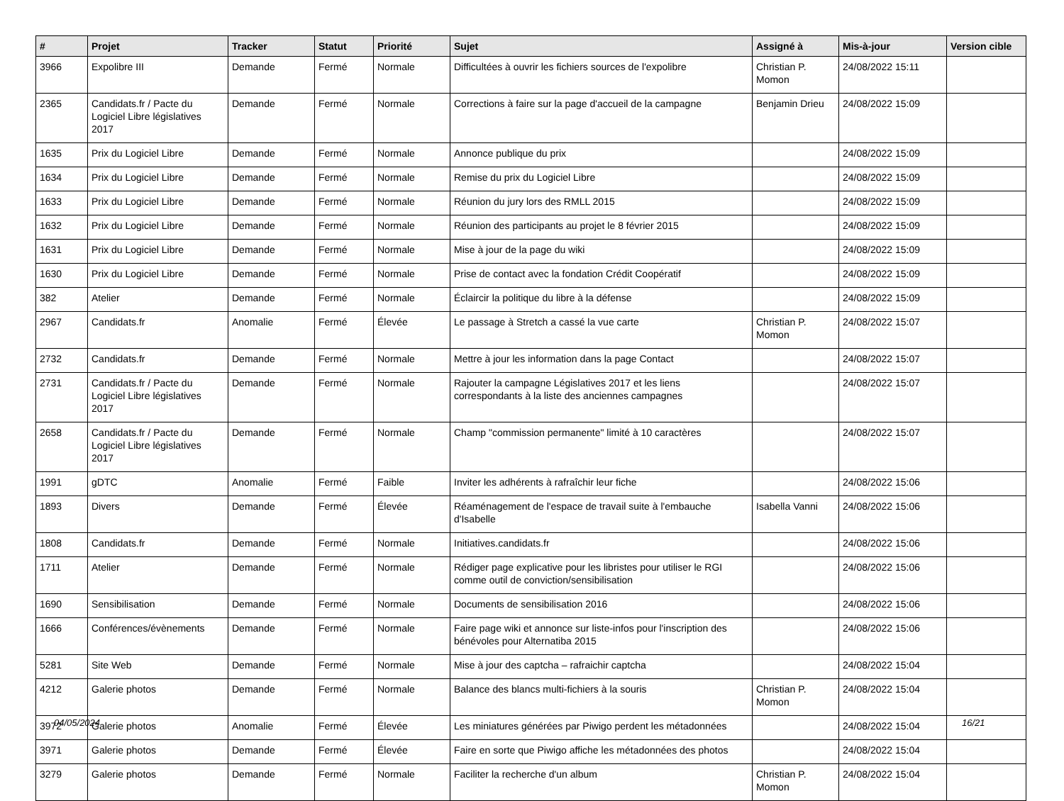| # | Projet | Tracker | Statut | Priorité | Sujet | Assigné à | Mis-à-jour | Version cible |
| --- | --- | --- | --- | --- | --- | --- | --- | --- |
| 3966 | Expolibre III | Demande | Fermé | Normale | Difficultées à ouvrir les fichiers sources de l'expolibre | Christian P. Momon | 24/08/2022 15:11 | |
| 2365 | Candidats.fr / Pacte du Logiciel Libre législatives 2017 | Demande | Fermé | Normale | Corrections à faire sur la page d'accueil de la campagne | Benjamin Drieu | 24/08/2022 15:09 | |
| 1635 | Prix du Logiciel Libre | Demande | Fermé | Normale | Annonce publique du prix | | 24/08/2022 15:09 | |
| 1634 | Prix du Logiciel Libre | Demande | Fermé | Normale | Remise du prix du Logiciel Libre | | 24/08/2022 15:09 | |
| 1633 | Prix du Logiciel Libre | Demande | Fermé | Normale | Réunion du jury lors des RMLL 2015 | | 24/08/2022 15:09 | |
| 1632 | Prix du Logiciel Libre | Demande | Fermé | Normale | Réunion des participants au projet le 8 février 2015 | | 24/08/2022 15:09 | |
| 1631 | Prix du Logiciel Libre | Demande | Fermé | Normale | Mise à jour de la page du wiki | | 24/08/2022 15:09 | |
| 1630 | Prix du Logiciel Libre | Demande | Fermé | Normale | Prise de contact avec la fondation Crédit Coopératif | | 24/08/2022 15:09 | |
| 382 | Atelier | Demande | Fermé | Normale | Éclaircir la politique du libre à la défense | | 24/08/2022 15:09 | |
| 2967 | Candidats.fr | Anomalie | Fermé | Élevée | Le passage à Stretch a cassé la vue carte | Christian P. Momon | 24/08/2022 15:07 | |
| 2732 | Candidats.fr | Demande | Fermé | Normale | Mettre à jour les information dans la page Contact | | 24/08/2022 15:07 | |
| 2731 | Candidats.fr / Pacte du Logiciel Libre législatives 2017 | Demande | Fermé | Normale | Rajouter la campagne Législatives 2017 et les liens correspondants à la liste des anciennes campagnes | | 24/08/2022 15:07 | |
| 2658 | Candidats.fr / Pacte du Logiciel Libre législatives 2017 | Demande | Fermé | Normale | Champ "commission permanente" limité à 10 caractères | | 24/08/2022 15:07 | |
| 1991 | gDTC | Anomalie | Fermé | Faible | Inviter les adhérents à rafraîchir leur fiche | | 24/08/2022 15:06 | |
| 1893 | Divers | Demande | Fermé | Élevée | Réaménagement de l'espace de travail suite à l'embauche d'Isabelle | Isabella Vanni | 24/08/2022 15:06 | |
| 1808 | Candidats.fr | Demande | Fermé | Normale | Initiatives.candidats.fr | | 24/08/2022 15:06 | |
| 1711 | Atelier | Demande | Fermé | Normale | Rédiger page explicative pour les libristes pour utiliser le RGI comme outil de conviction/sensibilisation | | 24/08/2022 15:06 | |
| 1690 | Sensibilisation | Demande | Fermé | Normale | Documents de sensibilisation 2016 | | 24/08/2022 15:06 | |
| 1666 | Conférences/évènements | Demande | Fermé | Normale | Faire page wiki et annonce sur liste-infos pour l'inscription des bénévoles pour Alternatiba 2015 | | 24/08/2022 15:06 | |
| 5281 | Site Web | Demande | Fermé | Normale | Mise à jour des captcha – rafraichir captcha | | 24/08/2022 15:04 | |
| 4212 | Galerie photos | Demande | Fermé | Normale | Balance des blancs multi-fichiers à la souris | Christian P. Momon | 24/08/2022 15:04 | |
| 3972 | Galerie photos | Anomalie | Fermé | Élevée | Les miniatures générées par Piwigo perdent les métadonnées | | 24/08/2022 15:04 | |
| 3971 | Galerie photos | Demande | Fermé | Élevée | Faire en sorte que Piwigo affiche les métadonnées des photos | | 24/08/2022 15:04 | |
| 3279 | Galerie photos | Demande | Fermé | Normale | Faciliter la recherche d'un album | Christian P. Momon | 24/08/2022 15:04 | |
04/05/2024 16/21